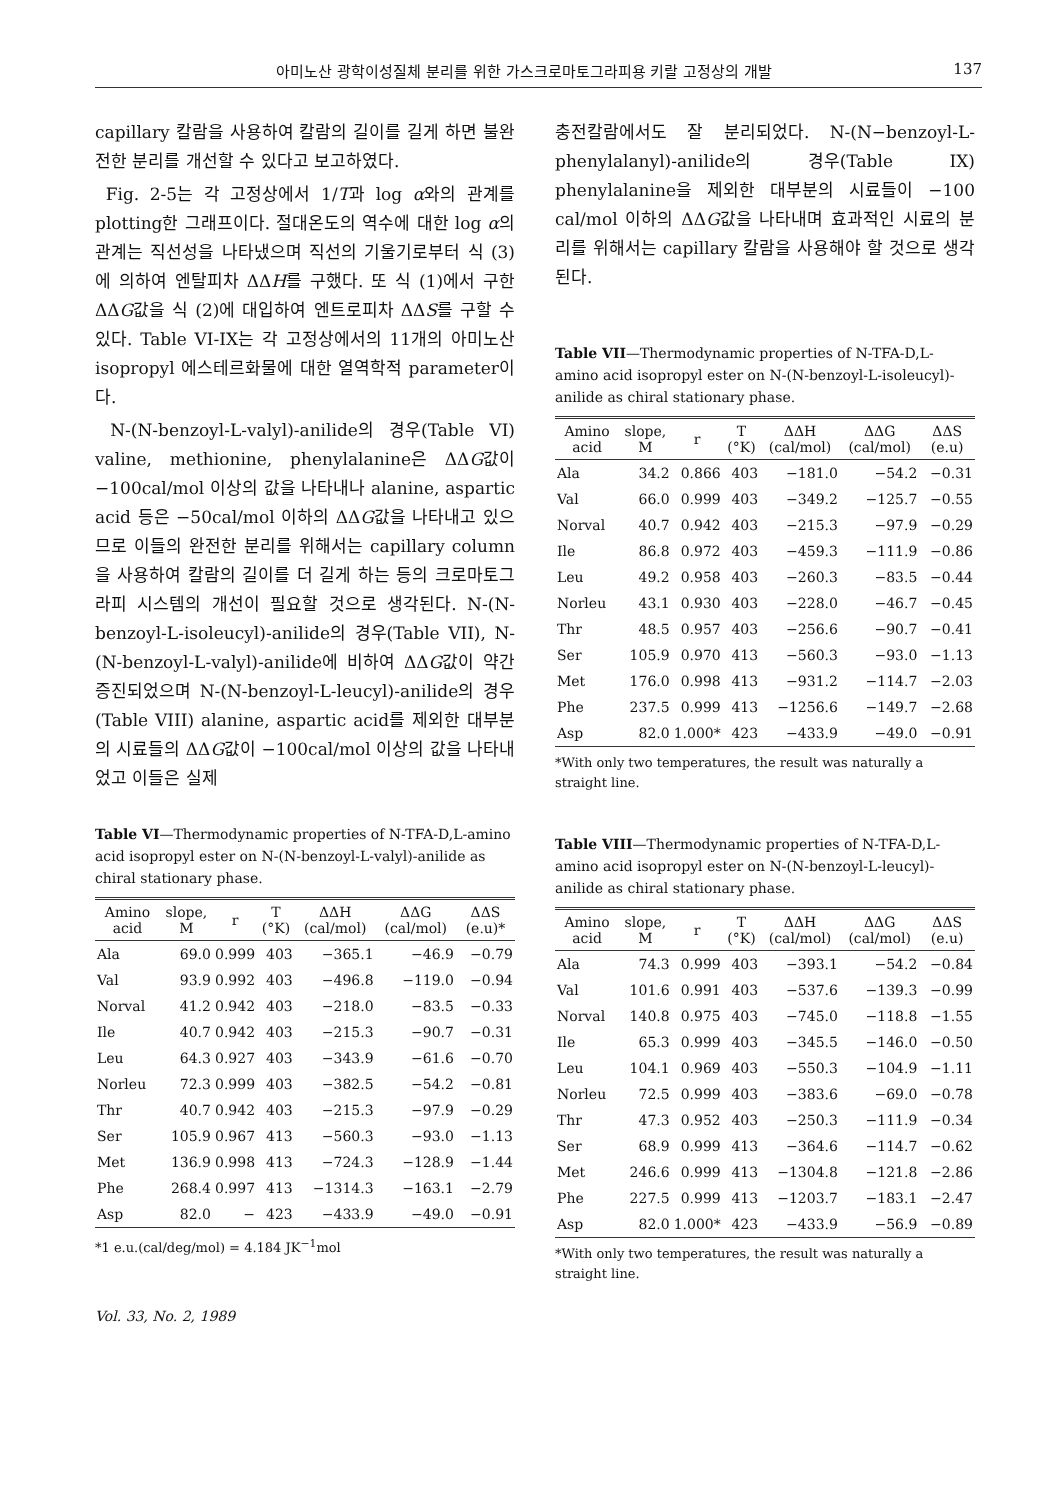아미노산 광학이성질체 분리를 위한 가스크로마토그라피용 키랄 고정상의 개발 137
capillary 칼람을 사용하여 칼람의 길이를 길게 하면 불완전한 분리를 개선할 수 있다고 보고하였다.
Fig. 2-5는 각 고정상에서 1/T과 log α와의 관계를 plotting한 그래프이다. 절대온도의 역수에 대한 log α의 관계는 직선성을 나타냈으며 직선의 기울기로부터 식 (3)에 의하여 엔탈피차 ΔΔH를 구했다. 또 식 (1)에서 구한 ΔΔG값을 식 (2)에 대입하여 엔트로피차 ΔΔS를 구할 수 있다. Table VI-IX는 각 고정상에서의 11개의 아미노산 isopropyl 에스테르화물에 대한 열역학적 parameter이다.
N-(N-benzoyl-L-valyl)-anilide의 경우(Table VI) valine, methionine, phenylalanine은 ΔΔG값이 −100cal/mol 이상의 값을 나타내나 alanine, aspartic acid 등은 −50cal/mol 이하의 ΔΔG값을 나타내고 있으므로 이들의 완전한 분리를 위해서는 capillary column을 사용하여 칼람의 길이를 더 길게 하는 등의 크로마토그라피 시스템의 개선이 필요할 것으로 생각된다. N-(N-benzoyl-L-isoleucyl)-anilide의 경우(Table VII), N-(N-benzoyl-L-valyl)-anilide에 비하여 ΔΔG값이 약간 증진되었으며 N-(N-benzoyl-L-leucyl)-anilide의 경우(Table VIII) alanine, aspartic acid를 제외한 대부분의 시료들의 ΔΔG값이 −100cal/mol 이상의 값을 나타내었고 이들은 실제
Table VI—Thermodynamic properties of N-TFA-D,L-amino acid isopropyl ester on N-(N-benzoyl-L-valyl)-anilide as chiral stationary phase.
| Amino acid | slope, M | r | T (°K) | ΔΔH (cal/mol) | ΔΔG (cal/mol) | ΔΔS (e.u)* |
| --- | --- | --- | --- | --- | --- | --- |
| Ala | 69.0 | 0.999 | 403 | −365.1 | −46.9 | −0.79 |
| Val | 93.9 | 0.992 | 403 | −496.8 | −119.0 | −0.94 |
| Norval | 41.2 | 0.942 | 403 | −218.0 | −83.5 | −0.33 |
| Ile | 40.7 | 0.942 | 403 | −215.3 | −90.7 | −0.31 |
| Leu | 64.3 | 0.927 | 403 | −343.9 | −61.6 | −0.70 |
| Norleu | 72.3 | 0.999 | 403 | −382.5 | −54.2 | −0.81 |
| Thr | 40.7 | 0.942 | 403 | −215.3 | −97.9 | −0.29 |
| Ser | 105.9 | 0.967 | 413 | −560.3 | −93.0 | −1.13 |
| Met | 136.9 | 0.998 | 413 | −724.3 | −128.9 | −1.44 |
| Phe | 268.4 | 0.997 | 413 | −1314.3 | −163.1 | −2.79 |
| Asp | 82.0 | − | 423 | −433.9 | −49.0 | −0.91 |
*1 e.u.(cal/deg/mol) = 4.184 JK<sup>−1</sup>mol
Vol. 33, No. 2, 1989
충전칼람에서도 잘 분리되었다. N-(N−benzoyl-L-phenylalanyl)-anilide의 경우(Table IX) phenylalanine을 제외한 대부분의 시료들이 −100 cal/mol 이하의 ΔΔG값을 나타내며 효과적인 시료의 분리를 위해서는 capillary 칼람을 사용해야 할 것으로 생각된다.
Table VII—Thermodynamic properties of N-TFA-D,L-amino acid isopropyl ester on N-(N-benzoyl-L-isoleucyl)-anilide as chiral stationary phase.
| Amino acid | slope, M | r | T (°K) | ΔΔH (cal/mol) | ΔΔG (cal/mol) | ΔΔS (e.u) |
| --- | --- | --- | --- | --- | --- | --- |
| Ala | 34.2 | 0.866 | 403 | −181.0 | −54.2 | −0.31 |
| Val | 66.0 | 0.999 | 403 | −349.2 | −125.7 | −0.55 |
| Norval | 40.7 | 0.942 | 403 | −215.3 | −97.9 | −0.29 |
| Ile | 86.8 | 0.972 | 403 | −459.3 | −111.9 | −0.86 |
| Leu | 49.2 | 0.958 | 403 | −260.3 | −83.5 | −0.44 |
| Norleu | 43.1 | 0.930 | 403 | −228.0 | −46.7 | −0.45 |
| Thr | 48.5 | 0.957 | 403 | −256.6 | −90.7 | −0.41 |
| Ser | 105.9 | 0.970 | 413 | −560.3 | −93.0 | −1.13 |
| Met | 176.0 | 0.998 | 413 | −931.2 | −114.7 | −2.03 |
| Phe | 237.5 | 0.999 | 413 | −1256.6 | −149.7 | −2.68 |
| Asp | 82.0 | 1.000* | 423 | −433.9 | −49.0 | −0.91 |
*With only two temperatures, the result was naturally a straight line.
Table VIII—Thermodynamic properties of N-TFA-D,L-amino acid isopropyl ester on N-(N-benzoyl-L-leucyl)-anilide as chiral stationary phase.
| Amino acid | slope, M | r | T (°K) | ΔΔH (cal/mol) | ΔΔG (cal/mol) | ΔΔS (e.u) |
| --- | --- | --- | --- | --- | --- | --- |
| Ala | 74.3 | 0.999 | 403 | −393.1 | −54.2 | −0.84 |
| Val | 101.6 | 0.991 | 403 | −537.6 | −139.3 | −0.99 |
| Norval | 140.8 | 0.975 | 403 | −745.0 | −118.8 | −1.55 |
| Ile | 65.3 | 0.999 | 403 | −345.5 | −146.0 | −0.50 |
| Leu | 104.1 | 0.969 | 403 | −550.3 | −104.9 | −1.11 |
| Norleu | 72.5 | 0.999 | 403 | −383.6 | −69.0 | −0.78 |
| Thr | 47.3 | 0.952 | 403 | −250.3 | −111.9 | −0.34 |
| Ser | 68.9 | 0.999 | 413 | −364.6 | −114.7 | −0.62 |
| Met | 246.6 | 0.999 | 413 | −1304.8 | −121.8 | −2.86 |
| Phe | 227.5 | 0.999 | 413 | −1203.7 | −183.1 | −2.47 |
| Asp | 82.0 | 1.000* | 423 | −433.9 | −56.9 | −0.89 |
*With only two temperatures, the result was naturally a straight line.